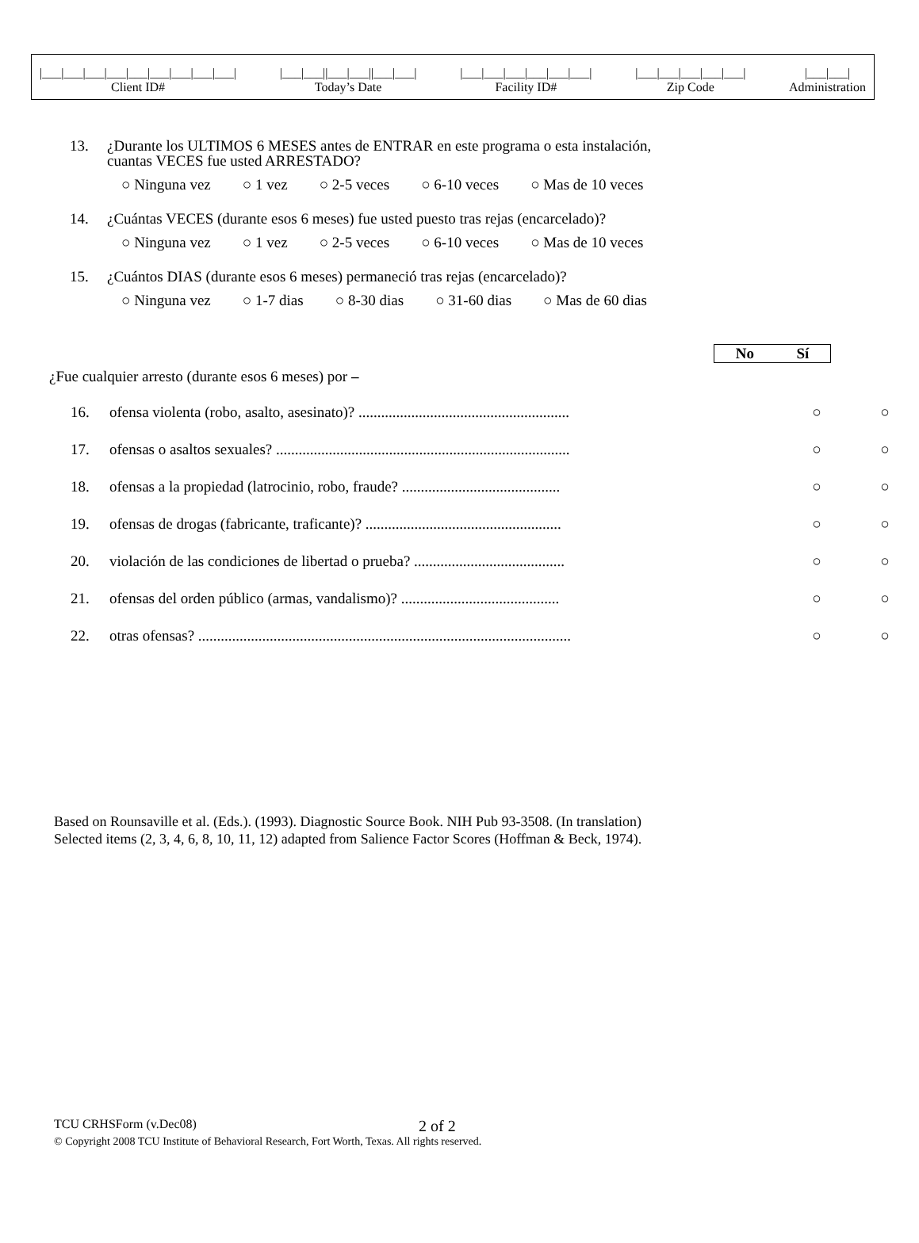|___|___|___|___|___|___|___|___|___| Client ID#
|___|___||___|___||___|___| Today’s Date
|___|___|___|___|___|___| Facility ID#
|___|___|___|___|___| Zip Code
|___|___| Administration
13. ¿Durante los ULTIMOS 6 MESES antes de ENTRAR en este programa o esta instalación,
cuantas VECES fue usted ARRESTADO?
○ Ninguna vez ○ 1 vez ○ 2-5 veces ○ 6-10 veces ○ Mas de 10 veces
14. ¿Cuántas VECES (durante esos 6 meses) fue usted puesto tras rejas (encarcelado)?
○ Ninguna vez ○ 1 vez ○ 2-5 veces ○ 6-10 veces ○ Mas de 10 veces
15. ¿Cuántos DIAS (durante esos 6 meses) permaneció tras rejas (encarcelado)?
○ Ninguna vez ○ 1-7 dias ○ 8-30 dias ○ 31-60 dias ○ Mas de 60 dias
No Sí
¿Fue cualquier arresto (durante esos 6 meses) por –
| 16. | ofensa violenta (robo, asalto, asesinato)? ........................................................ | ○ | ○ |
| 17. | ofensas o asaltos sexuales? .............................................................................. | ○ | ○ |
| 18. | ofensas a la propiedad (latrocinio, robo, fraude? .......................................... | ○ | ○ |
| 19. | ofensas de drogas (fabricante, traficante)? .................................................... | ○ | ○ |
| 20. | violación de las condiciones de libertad o prueba? ........................................ | ○ | ○ |
| 21. | ofensas del orden público (armas, vandalismo)? .......................................... | ○ | ○ |
| 22. | otras ofensas? ................................................................................................... | ○ | ○ |
Based on Rounsaville et al. (Eds.). (1993). Diagnostic Source Book. NIH Pub 93-3508. (In translation)
Selected items (2, 3, 4, 6, 8, 10, 11, 12) adapted from Salience Factor Scores (Hoffman & Beck, 1974).
TCU CRHSForm (v.Dec08) 2 of 2
© Copyright 2008 TCU Institute of Behavioral Research, Fort Worth, Texas. All rights reserved.